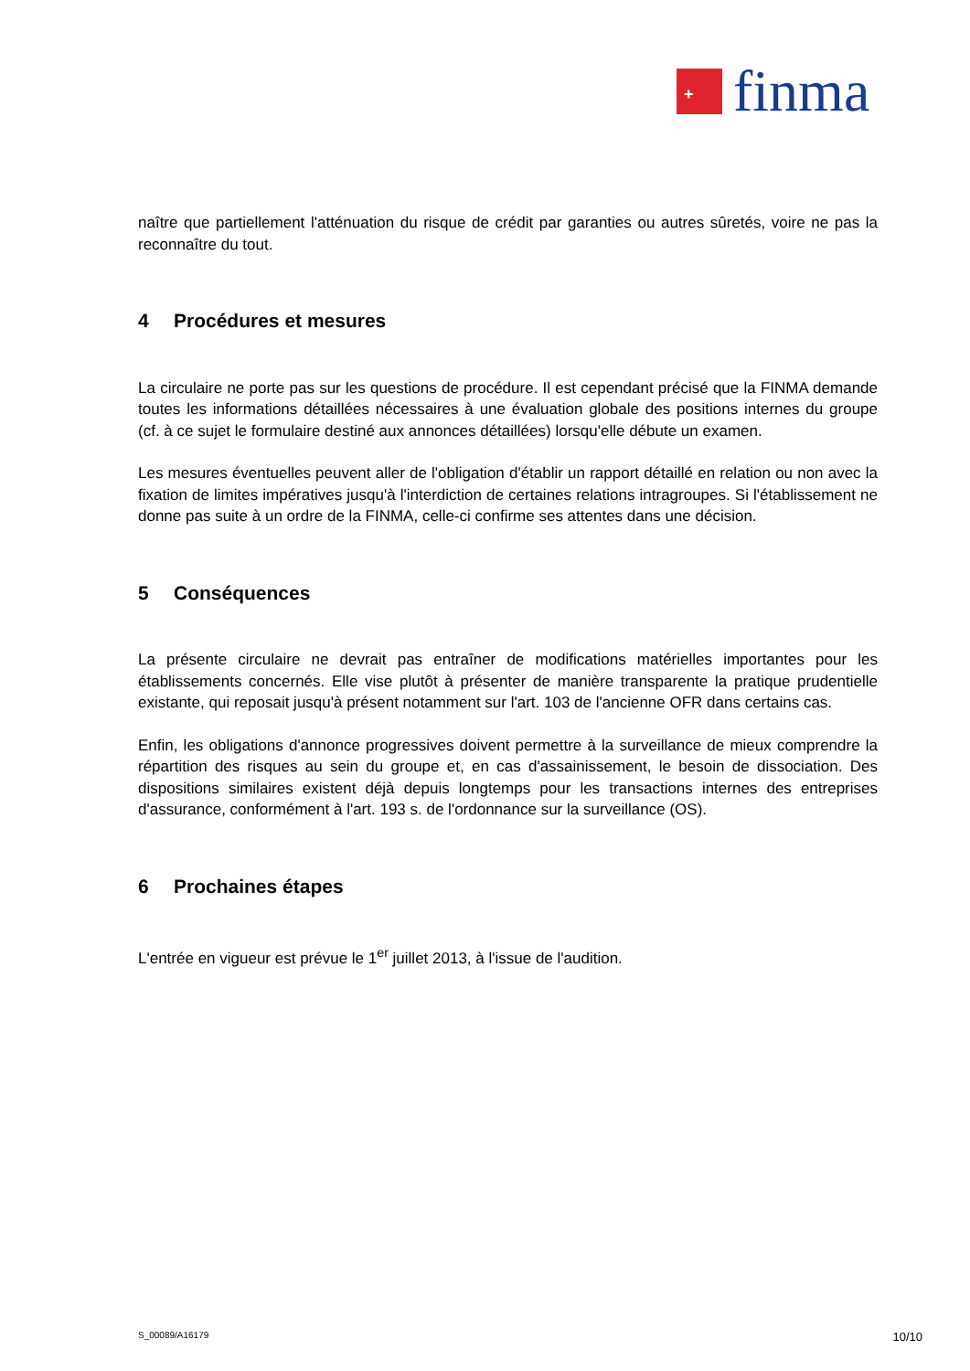+
finma
naître que partiellement l'atténuation du risque de crédit par garanties ou autres sûretés, voire ne pas la reconnaître du tout.
4 Procédures et mesures
La circulaire ne porte pas sur les questions de procédure. Il est cependant précisé que la FINMA demande toutes les informations détaillées nécessaires à une évaluation globale des positions internes du groupe (cf. à ce sujet le formulaire destiné aux annonces détaillées) lorsqu'elle débute un examen.
Les mesures éventuelles peuvent aller de l'obligation d'établir un rapport détaillé en relation ou non avec la fixation de limites impératives jusqu'à l'interdiction de certaines relations intragroupes. Si l'établissement ne donne pas suite à un ordre de la FINMA, celle-ci confirme ses attentes dans une décision.
5 Conséquences
La présente circulaire ne devrait pas entraîner de modifications matérielles importantes pour les établissements concernés. Elle vise plutôt à présenter de manière transparente la pratique prudentielle existante, qui reposait jusqu'à présent notamment sur l'art. 103 de l'ancienne OFR dans certains cas.
Enfin, les obligations d'annonce progressives doivent permettre à la surveillance de mieux comprendre la répartition des risques au sein du groupe et, en cas d'assainissement, le besoin de dissociation. Des dispositions similaires existent déjà depuis longtemps pour les transactions internes des entreprises d'assurance, conformément à l'art. 193 s. de l'ordonnance sur la surveillance (OS).
6 Prochaines étapes
L'entrée en vigueur est prévue le 1<sup>er</sup> juillet 2013, à l'issue de l'audition.
S_00089/A16179 10/10